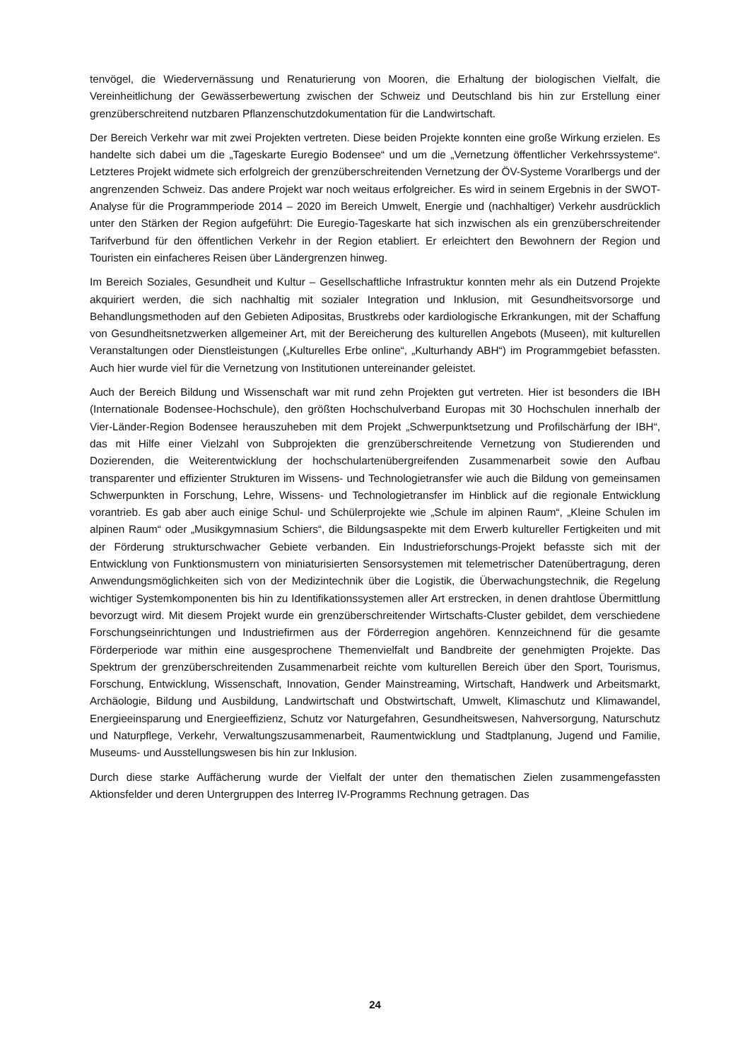tenvögel, die Wiedervernässung und Renaturierung von Mooren, die Erhaltung der biologischen Vielfalt, die Vereinheitlichung der Gewässerbewertung zwischen der Schweiz und Deutschland bis hin zur Erstellung einer grenzüberschreitend nutzbaren Pflanzenschutzdokumentation für die Landwirtschaft.
Der Bereich Verkehr war mit zwei Projekten vertreten. Diese beiden Projekte konnten eine große Wirkung erzielen. Es handelte sich dabei um die „Tageskarte Euregio Bodensee“ und um die „Vernetzung öffentlicher Verkehrssysteme“. Letzteres Projekt widmete sich erfolgreich der grenzüberschreitenden Vernetzung der ÖV-Systeme Vorarlbergs und der angrenzenden Schweiz. Das andere Projekt war noch weitaus erfolgreicher. Es wird in seinem Ergebnis in der SWOT-Analyse für die Programmperiode 2014 – 2020 im Bereich Umwelt, Energie und (nachhaltiger) Verkehr ausdrücklich unter den Stärken der Region aufgeführt: Die Euregio-Tageskarte hat sich inzwischen als ein grenzüberschreitender Tarifverbund für den öffentlichen Verkehr in der Region etabliert. Er erleichtert den Bewohnern der Region und Touristen ein einfacheres Reisen über Ländergrenzen hinweg.
Im Bereich Soziales, Gesundheit und Kultur – Gesellschaftliche Infrastruktur konnten mehr als ein Dutzend Projekte akquiriert werden, die sich nachhaltig mit sozialer Integration und Inklusion, mit Gesundheitsvorsorge und Behandlungsmethoden auf den Gebieten Adipositas, Brustkrebs oder kardiologische Erkrankungen, mit der Schaffung von Gesundheitsnetzwerken allgemeiner Art, mit der Bereicherung des kulturellen Angebots (Museen), mit kulturellen Veranstaltungen oder Dienstleistungen („Kulturelles Erbe online“, „Kulturhandy ABH“) im Programmgebiet befassten. Auch hier wurde viel für die Vernetzung von Institutionen untereinander geleistet.
Auch der Bereich Bildung und Wissenschaft war mit rund zehn Projekten gut vertreten. Hier ist besonders die IBH (Internationale Bodensee-Hochschule), den größten Hochschulverband Europas mit 30 Hochschulen innerhalb der Vier-Länder-Region Bodensee herauszuheben mit dem Projekt „Schwerpunktsetzung und Profilschärfung der IBH“, das mit Hilfe einer Vielzahl von Subprojekten die grenzüberschreitende Vernetzung von Studierenden und Dozierenden, die Weiterentwicklung der hochschulartenübergreifenden Zusammenarbeit sowie den Aufbau transparenter und effizienter Strukturen im Wissens- und Technologietransfer wie auch die Bildung von gemeinsamen Schwerpunkten in Forschung, Lehre, Wissens- und Technologietransfer im Hinblick auf die regionale Entwicklung vorantrieb. Es gab aber auch einige Schul- und Schülerprojekte wie „Schule im alpinen Raum“, „Kleine Schulen im alpinen Raum“ oder „Musikgymnasium Schiers“, die Bildungsaspekte mit dem Erwerb kultureller Fertigkeiten und mit der Förderung strukturschwacher Gebiete verbanden. Ein Industrieforschungs-Projekt befasste sich mit der Entwicklung von Funktionsmustern von miniaturisierten Sensorsystemen mit telemetrischer Datenübertragung, deren Anwendungsmöglichkeiten sich von der Medizintechnik über die Logistik, die Überwachungstechnik, die Regelung wichtiger Systemkomponenten bis hin zu Identifikationssystemen aller Art erstrecken, in denen drahtlose Übermittlung bevorzugt wird. Mit diesem Projekt wurde ein grenzüberschreitender Wirtschafts-Cluster gebildet, dem verschiedene Forschungseinrichtungen und Industriefirmen aus der Förderregion angehören. Kennzeichnend für die gesamte Förderperiode war mithin eine ausgesprochene Themenvielfalt und Bandbreite der genehmigten Projekte. Das Spektrum der grenzüberschreitenden Zusammenarbeit reichte vom kulturellen Bereich über den Sport, Tourismus, Forschung, Entwicklung, Wissenschaft, Innovation, Gender Mainstreaming, Wirtschaft, Handwerk und Arbeitsmarkt, Archäologie, Bildung und Ausbildung, Landwirtschaft und Obstwirtschaft, Umwelt, Klimaschutz und Klimawandel, Energieeinsparung und Energieeffizienz, Schutz vor Naturgefahren, Gesundheitswesen, Nahversorgung, Naturschutz und Naturpflege, Verkehr, Verwaltungszusammenarbeit, Raumentwicklung und Stadtplanung, Jugend und Familie, Museums- und Ausstellungswesen bis hin zur Inklusion.
Durch diese starke Auffächerung wurde der Vielfalt der unter den thematischen Zielen zusammengefassten Aktionsfelder und deren Untergruppen des Interreg IV-Programms Rechnung getragen. Das
24